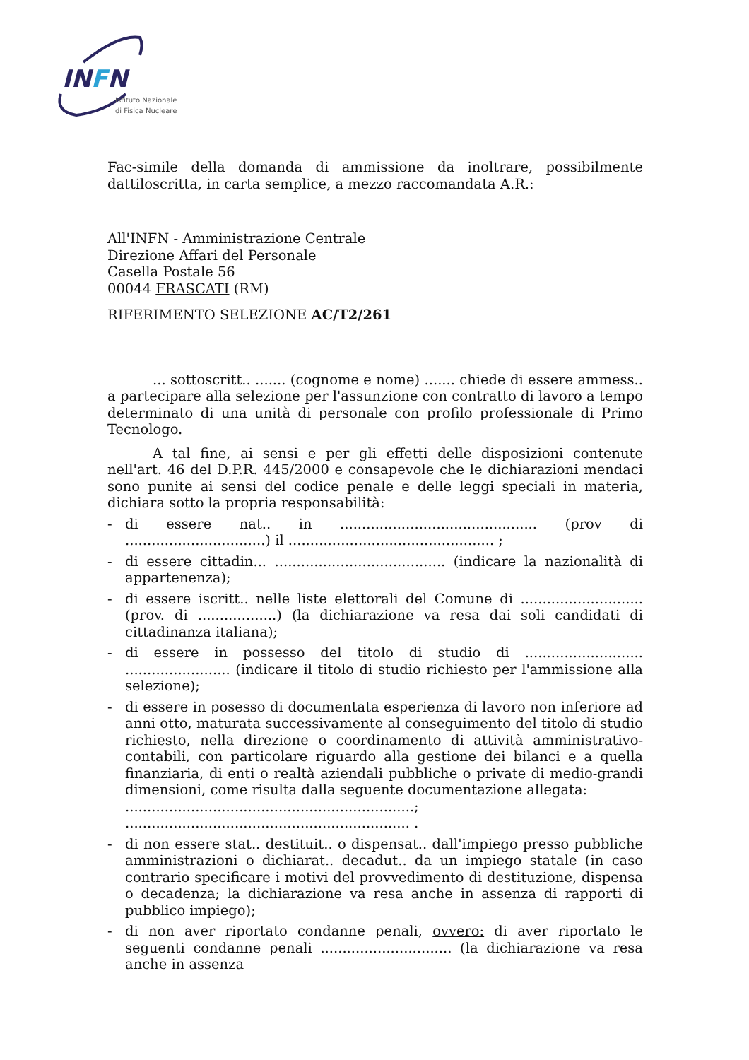INFN
Istituto Nazionale
di Fisica Nucleare
Fac-simile della domanda di ammissione da inoltrare, possibilmente dattiloscritta, in carta semplice, a mezzo raccomandata A.R.:
All'INFN - Amministrazione Centrale
Direzione Affari del Personale
Casella Postale 56
00044 FRASCATI (RM)
RIFERIMENTO SELEZIONE AC/T2/261
... sottoscritt.. ....... (cognome e nome) ....... chiede di essere ammess.. a partecipare alla selezione per l'assunzione con contratto di lavoro a tempo determinato di una unità di personale con profilo professionale di Primo Tecnologo.
A tal fine, ai sensi e per gli effetti delle disposizioni contenute nell'art. 46 del D.P.R. 445/2000 e consapevole che le dichiarazioni mendaci sono punite ai sensi del codice penale e delle leggi speciali in materia, dichiara sotto la propria responsabilità:
- di essere nat.. in ............................................. (prov di ................................) il ............................................... ;
- di essere cittadin... ....................................... (indicare la nazionalità di appartenenza);
- di essere iscritt.. nelle liste elettorali del Comune di ............................(prov. di ..................) (la dichiarazione va resa dai soli candidati di cittadinanza italiana);
- di essere in possesso del titolo di studio di ........................... ........................ (indicare il titolo di studio richiesto per l'ammissione alla selezione);
- di essere in posesso di documentata esperienza di lavoro non inferiore ad anni otto, maturata successivamente al conseguimento del titolo di studio richiesto, nella direzione o coordinamento di attività amministrativo-contabili, con particolare riguardo alla gestione dei bilanci e a quella finanziaria, di enti o realtà aziendali pubbliche o private di medio-grandi dimensioni, come risulta dalla seguente documentazione allegata:
..................................................................;
................................................................. .
- di non essere stat.. destituit.. o dispensat.. dall'impiego presso pubbliche amministrazioni o dichiarat.. decadut.. da un impiego statale (in caso contrario specificare i motivi del provvedimento di destituzione, dispensa o decadenza; la dichiarazione va resa anche in assenza di rapporti di pubblico impiego);
- di non aver riportato condanne penali, ovvero: di aver riportato le seguenti condanne penali .............................. (la dichiarazione va resa anche in assenza